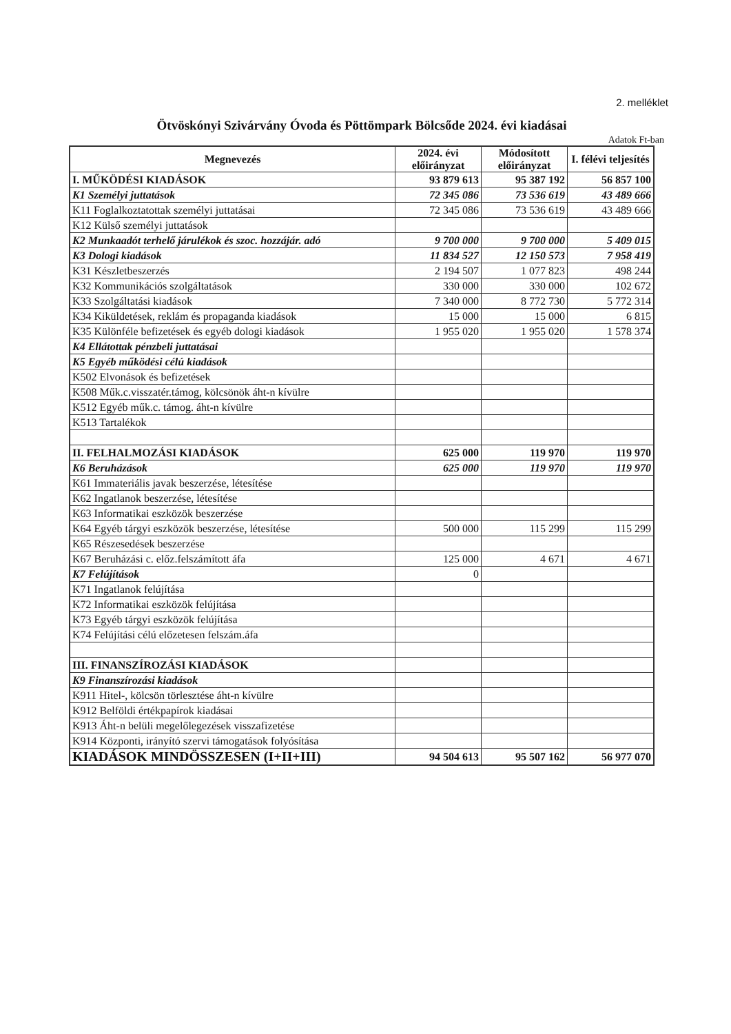2. melléklet
Ötvöskónyi Szivárvány Óvoda és Pöttömpark Bölcsőde 2024. évi kiadásai
Adatok Ft-ban
| Megnevezés | 2024. évi előirányzat | Módosított előirányzat | I. félévi teljesítés |
| --- | --- | --- | --- |
| I. MŰKÖDÉSI KIADÁSOK | 93 879 613 | 95 387 192 | 56 857 100 |
| K1 Személyi juttatások | 72 345 086 | 73 536 619 | 43 489 666 |
| K11 Foglalkoztatottak személyi juttatásai | 72 345 086 | 73 536 619 | 43 489 666 |
| K12 Külső személyi juttatások | | | |
| K2 Munkaadót terhelő járulékok és szoc. hozzájár. adó | 9 700 000 | 9 700 000 | 5 409 015 |
| K3 Dologi kiadások | 11 834 527 | 12 150 573 | 7 958 419 |
| K31 Készletbeszerzés | 2 194 507 | 1 077 823 | 498 244 |
| K32 Kommunikációs szolgáltatások | 330 000 | 330 000 | 102 672 |
| K33 Szolgáltatási kiadások | 7 340 000 | 8 772 730 | 5 772 314 |
| K34 Kiküldetések, reklám és propaganda kiadások | 15 000 | 15 000 | 6 815 |
| K35 Különféle befizetések és egyéb dologi kiadások | 1 955 020 | 1 955 020 | 1 578 374 |
| K4 Ellátottak pénzbeli juttatásai | | | |
| K5 Egyéb működési célú kiadások | | | |
| K502 Elvonások és befizetések | | | |
| K508 Műk.c.visszatér.támog, kölcsönök áht-n kívülre | | | |
| K512 Egyéb műk.c. támog. áht-n kívülre | | | |
| K513 Tartalékok | | | |
| II. FELHALMOZÁSI KIADÁSOK | 625 000 | 119 970 | 119 970 |
| K6 Beruházások | 625 000 | 119 970 | 119 970 |
| K61 Immateriális javak beszerzése, létesítése | | | |
| K62 Ingatlanok beszerzése, létesítése | | | |
| K63 Informatikai eszközök beszerzése | | | |
| K64 Egyéb tárgyi eszközök beszerzése, létesítése | 500 000 | 115 299 | 115 299 |
| K65 Részesedések beszerzése | | | |
| K67 Beruházási c. előz.felszámított áfa | 125 000 | 4 671 | 4 671 |
| K7 Felújítások | 0 | | |
| K71 Ingatlanok felújítása | | | |
| K72 Informatikai eszközök felújítása | | | |
| K73 Egyéb tárgyi eszközök felújítása | | | |
| K74 Felújítási célú előzetesen felszám.áfa | | | |
| III. FINANSZÍROZÁSI KIADÁSOK | | | |
| K9 Finanszírozási kiadások | | | |
| K911 Hitel-, kölcsön törlesztése áht-n kívülre | | | |
| K912 Belföldi értékpapírok kiadásai | | | |
| K913 Áht-n belüli megelőlegezések visszafizetése | | | |
| K914 Központi, irányító szervi támogatások folyósítása | | | |
| KIADÁSOK MINDÖSSZESEN (I+II+III) | 94 504 613 | 95 507 162 | 56 977 070 |